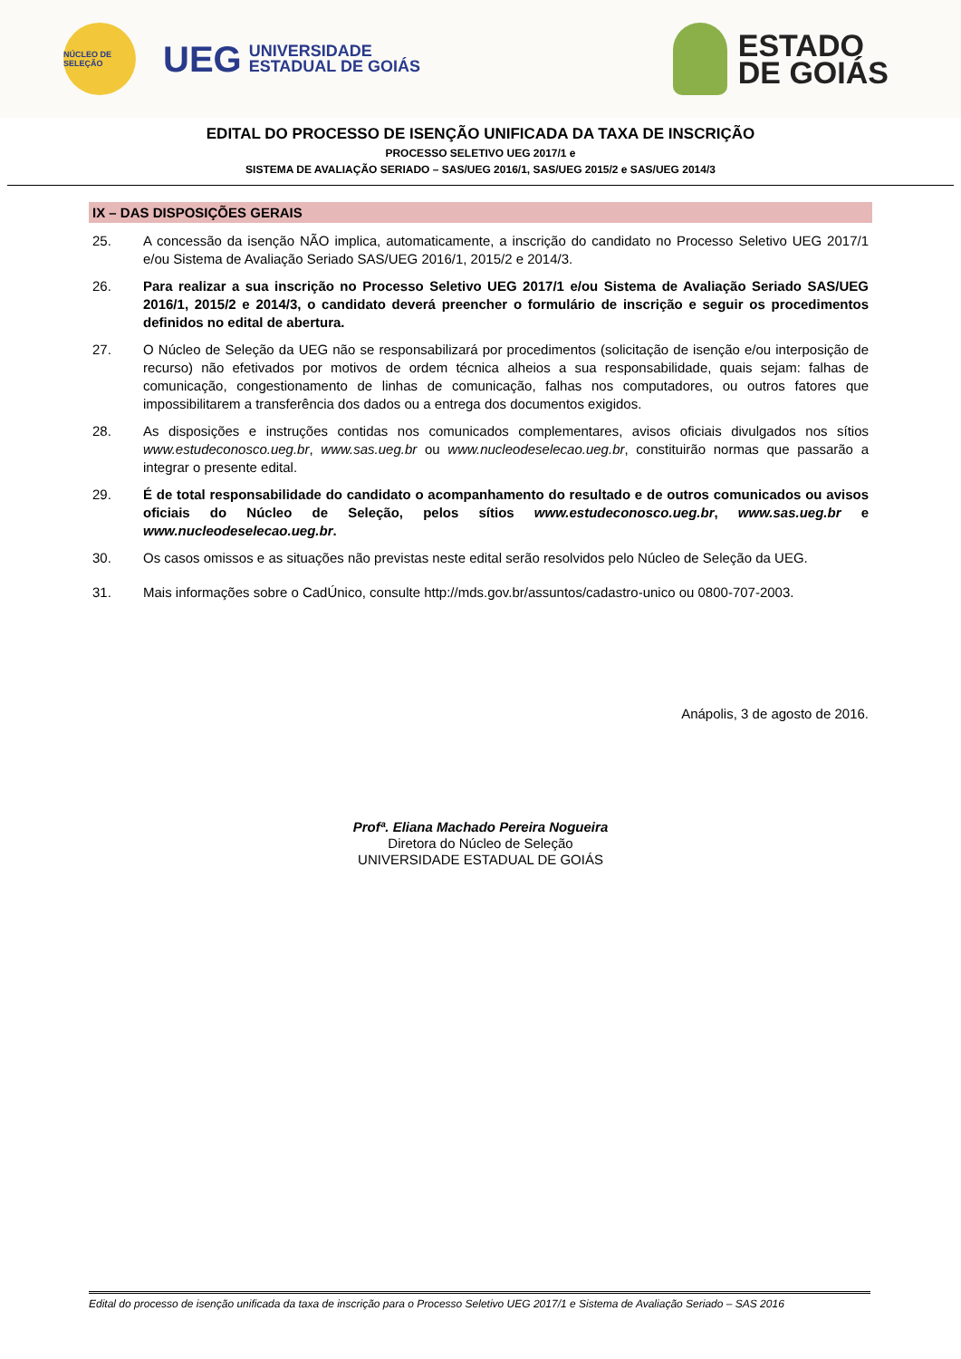NÚCLEO DE SELEÇÃO
UEG
UNIVERSIDADE
ESTADUAL DE GOIÁS
ESTADO
DE GOIÁS
EDITAL DO PROCESSO DE ISENÇÃO UNIFICADA DA TAXA DE INSCRIÇÃO
PROCESSO SELETIVO UEG 2017/1 e
SISTEMA DE AVALIAÇÃO SERIADO – SAS/UEG 2016/1, SAS/UEG 2015/2 e SAS/UEG 2014/3
IX – DAS DISPOSIÇÕES GERAIS
25. A concessão da isenção NÃO implica, automaticamente, a inscrição do candidato no Processo Seletivo UEG 2017/1 e/ou Sistema de Avaliação Seriado SAS/UEG 2016/1, 2015/2 e 2014/3.
26. Para realizar a sua inscrição no Processo Seletivo UEG 2017/1 e/ou Sistema de Avaliação Seriado SAS/UEG 2016/1, 2015/2 e 2014/3, o candidato deverá preencher o formulário de inscrição e seguir os procedimentos definidos no edital de abertura.
27. O Núcleo de Seleção da UEG não se responsabilizará por procedimentos (solicitação de isenção e/ou interposição de recurso) não efetivados por motivos de ordem técnica alheios a sua responsabilidade, quais sejam: falhas de comunicação, congestionamento de linhas de comunicação, falhas nos computadores, ou outros fatores que impossibilitarem a transferência dos dados ou a entrega dos documentos exigidos.
28. As disposições e instruções contidas nos comunicados complementares, avisos oficiais divulgados nos sítios www.estudeconosco.ueg.br, www.sas.ueg.br ou www.nucleodeselecao.ueg.br, constituirão normas que passarão a integrar o presente edital.
29. É de total responsabilidade do candidato o acompanhamento do resultado e de outros comunicados ou avisos oficiais do Núcleo de Seleção, pelos sítios www.estudeconosco.ueg.br, www.sas.ueg.br e www.nucleodeselecao.ueg.br.
30. Os casos omissos e as situações não previstas neste edital serão resolvidos pelo Núcleo de Seleção da UEG.
31. Mais informações sobre o CadÚnico, consulte http://mds.gov.br/assuntos/cadastro-unico ou 0800-707-2003.
Anápolis, 3 de agosto de 2016.
Profª. Eliana Machado Pereira Nogueira
Diretora do Núcleo de Seleção
UNIVERSIDADE ESTADUAL DE GOIÁS
Edital do processo de isenção unificada da taxa de inscrição para o Processo Seletivo UEG 2017/1 e Sistema de Avaliação Seriado – SAS 2016